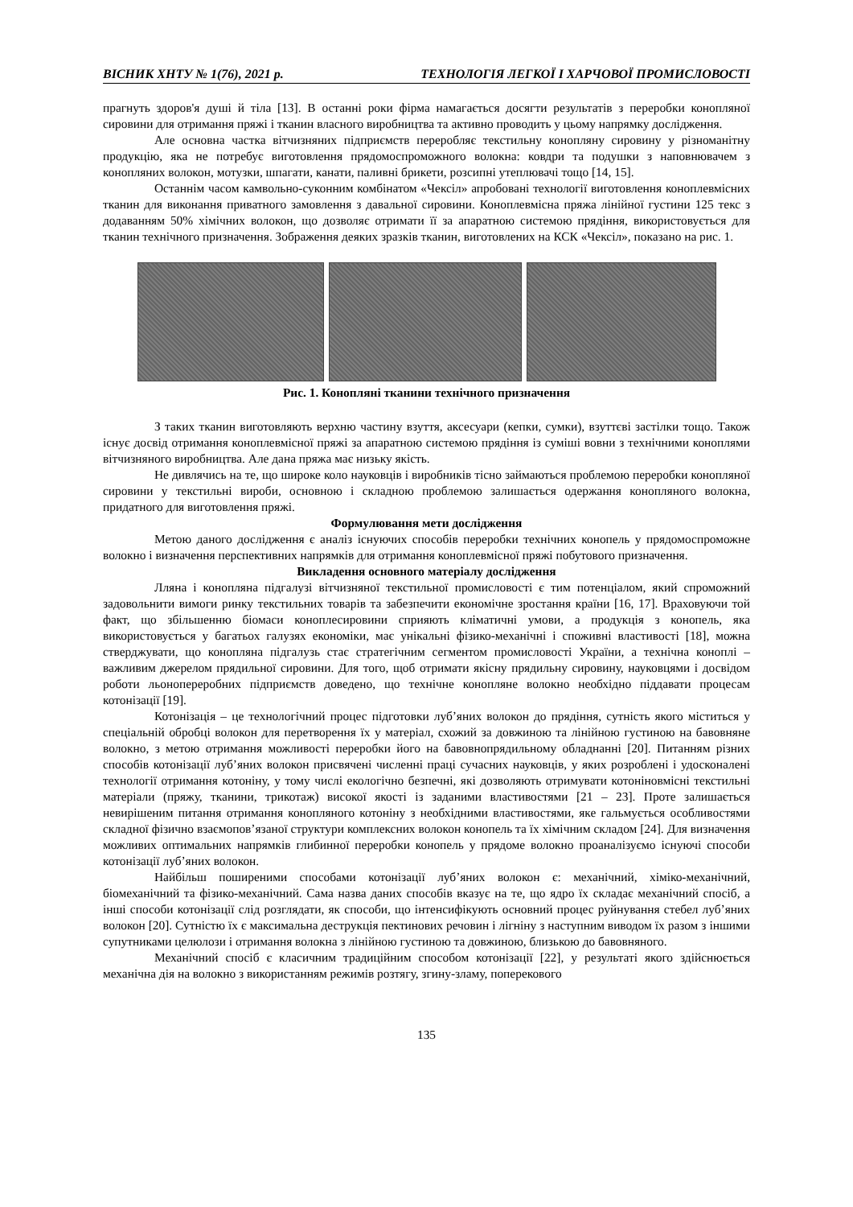ВІСНИК ХНТУ № 1(76), 2021 р. ТЕХНОЛОГІЯ ЛЕГКОЇ І ХАРЧОВОЇ ПРОМИСЛОВОСТІ
прагнуть здоров'я душі й тіла [13]. В останні роки фірма намагається досягти результатів з переробки конопляної сировини для отримання пряжі і тканин власного виробництва та активно проводить у цьому напрямку дослідження.
Але основна частка вітчизняних підприємств переробляє текстильну конопляну сировину у різноманітну продукцію, яка не потребує виготовлення прядомоспроможного волокна: ковдри та подушки з наповнювачем з конопляних волокон, мотузки, шпагати, канати, паливні брикети, розсипні утеплювачі тощо [14, 15].
Останнім часом камвольно-суконним комбінатом «Чексіл» апробовані технології виготовлення коноплевмісних тканин для виконання приватного замовлення з давальної сировини. Коноплевмісна пряжа лінійної густини 125 текс з додаванням 50% хімічних волокон, що дозволяє отримати її за апаратною системою прядіння, використовується для тканин технічного призначення. Зображення деяких зразків тканин, виготовлених на КСК «Чексіл», показано на рис. 1.
Рис. 1. Конопляні тканини технічного призначення
З таких тканин виготовляють верхню частину взуття, аксесуари (кепки, сумки), взуттєві застілки тощо. Також існує досвід отримання коноплевмісної пряжі за апаратною системою прядіння із суміші вовни з технічними коноплями вітчизняного виробництва. Але дана пряжа має низьку якість.
Не дивлячись на те, що широке коло науковців і виробників тісно займаються проблемою переробки конопляної сировини у текстильні вироби, основною і складною проблемою залишається одержання конопляного волокна, придатного для виготовлення пряжі.
Формулювання мети дослідження
Метою даного дослідження є аналіз існуючих способів переробки технічних конопель у прядомоспроможне волокно і визначення перспективних напрямків для отримання коноплевмісної пряжі побутового призначення.
Викладення основного матеріалу дослідження
Лляна і конопляна підгалузі вітчизняної текстильної промисловості є тим потенціалом, який спроможний задовольнити вимоги ринку текстильних товарів та забезпечити економічне зростання країни [16, 17]. Враховуючи той факт, що збільшенню біомаси коноплесировини сприяють кліматичні умови, а продукція з конопель, яка використовується у багатьох галузях економіки, має унікальні фізико-механічні і споживні властивості [18], можна стверджувати, що конопляна підгалузь стає стратегічним сегментом промисловості України, а технічна коноплі – важливим джерелом прядильної сировини. Для того, щоб отримати якісну прядильну сировину, науковцями і досвідом роботи льонопереробних підприємств доведено, що технічне конопляне волокно необхідно піддавати процесам котонізації [19].
Котонізація – це технологічний процес підготовки луб’яних волокон до прядіння, сутність якого міститься у спеціальній обробці волокон для перетворення їх у матеріал, схожий за довжиною та лінійною густиною на бавовняне волокно, з метою отримання можливості переробки його на бавовнопрядильному обладнанні [20]. Питанням різних способів котонізації луб’яних волокон присвячені численні праці сучасних науковців, у яких розроблені і удосконалені технології отримання котоніну, у тому числі екологічно безпечні, які дозволяють отримувати котоніновмісні текстильні матеріали (пряжу, тканини, трикотаж) високої якості із заданими властивостями [21 – 23]. Проте залишається невирішеним питання отримання конопляного котоніну з необхідними властивостями, яке гальмується особливостями складної фізично взаємопов’язаної структури комплексних волокон конопель та їх хімічним складом [24]. Для визначення можливих оптимальних напрямків глибинної переробки конопель у прядоме волокно проаналізуємо існуючі способи котонізації луб’яних волокон.
Найбільш поширеними способами котонізації луб’яних волокон є: механічний, хіміко-механічний, біомеханічний та фізико-механічний. Сама назва даних способів вказує на те, що ядро їх складає механічний спосіб, а інші способи котонізації слід розглядати, як способи, що інтенсифікують основний процес руйнування стебел луб’яних волокон [20]. Сутністю їх є максимальна деструкція пектинових речовин і лігніну з наступним виводом їх разом з іншими супутниками целюлози і отримання волокна з лінійною густиною та довжиною, близькою до бавовняного.
Механічний спосіб є класичним традиційним способом котонізації [22], у результаті якого здійснюється механічна дія на волокно з використанням режимів розтягу, згину-зламу, поперекового
135